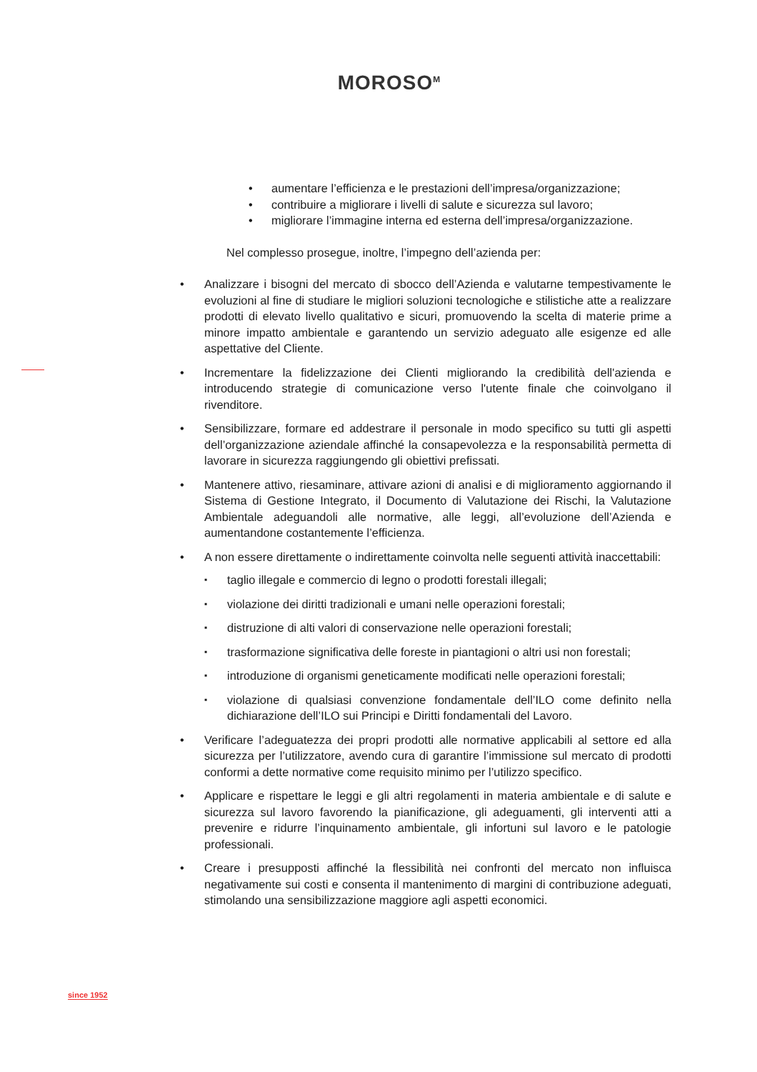MOROSO<sup>M</sup>
aumentare l’efficienza e le prestazioni dell’impresa/organizzazione;
contribuire a migliorare i livelli di salute e sicurezza sul lavoro;
migliorare l’immagine interna ed esterna dell’impresa/organizzazione.
Nel complesso prosegue, inoltre, l’impegno dell’azienda per:
Analizzare i bisogni del mercato di sbocco dell’Azienda e valutarne tempestivamente le evoluzioni al fine di studiare le migliori soluzioni tecnologiche e stilistiche atte a realizzare prodotti di elevato livello qualitativo e sicuri, promuovendo la scelta di materie prime a minore impatto ambientale e garantendo un servizio adeguato alle esigenze ed alle aspettative del Cliente.
Incrementare la fidelizzazione dei Clienti migliorando la credibilità dell'azienda e introducendo strategie di comunicazione verso l'utente finale che coinvolgano il rivenditore.
Sensibilizzare, formare ed addestrare il personale in modo specifico su tutti gli aspetti dell’organizzazione aziendale affinché la consapevolezza e la responsabilità permetta di lavorare in sicurezza raggiungendo gli obiettivi prefissati.
Mantenere attivo, riesaminare, attivare azioni di analisi e di miglioramento aggiornando il Sistema di Gestione Integrato, il Documento di Valutazione dei Rischi, la Valutazione Ambientale adeguandoli alle normative, alle leggi, all’evoluzione dell’Azienda e aumentandone costantemente l’efficienza.
A non essere direttamente o indirettamente coinvolta nelle seguenti attività inaccettabili:
taglio illegale e commercio di legno o prodotti forestali illegali;
violazione dei diritti tradizionali e umani nelle operazioni forestali;
distruzione di alti valori di conservazione nelle operazioni forestali;
trasformazione significativa delle foreste in piantagioni o altri usi non forestali;
introduzione di organismi geneticamente modificati nelle operazioni forestali;
violazione di qualsiasi convenzione fondamentale dell’ILO come definito nella dichiarazione dell’ILO sui Principi e Diritti fondamentali del Lavoro.
Verificare l’adeguatezza dei propri prodotti alle normative applicabili al settore ed alla sicurezza per l’utilizzatore, avendo cura di garantire l’immissione sul mercato di prodotti conformi a dette normative come requisito minimo per l’utilizzo specifico.
Applicare e rispettare le leggi e gli altri regolamenti in materia ambientale e di salute e sicurezza sul lavoro favorendo la pianificazione, gli adeguamenti, gli interventi atti a prevenire e ridurre l’inquinamento ambientale, gli infortuni sul lavoro e le patologie professionali.
Creare i presupposti affinché la flessibilità nei confronti del mercato non influisca negativamente sui costi e consenta il mantenimento di margini di contribuzione adeguati, stimolando una sensibilizzazione maggiore agli aspetti economici.
since 1952